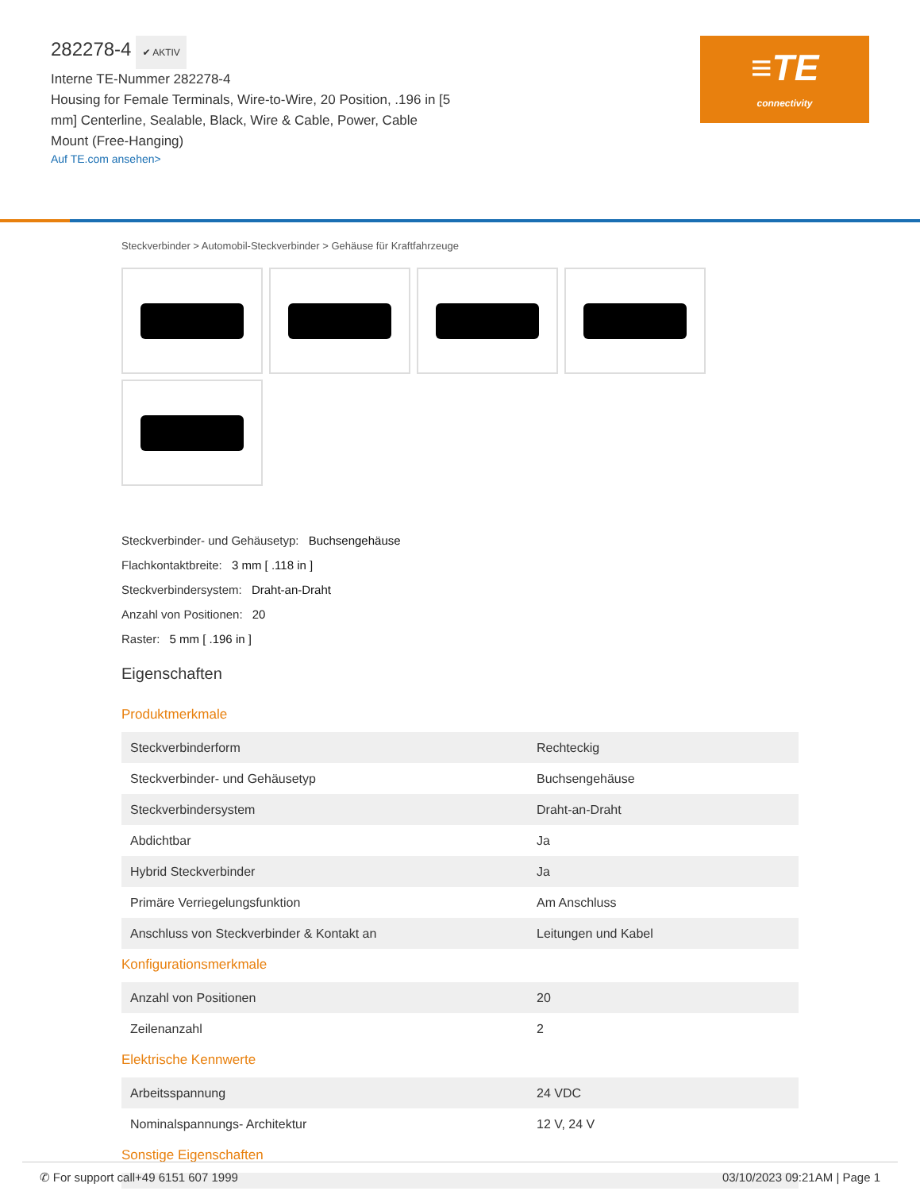282278-4
✔ AKTIV
Interne TE-Nummer 282278-4
Housing for Female Terminals, Wire-to-Wire, 20 Position, .196 in [5 mm] Centerline, Sealable, Black, Wire & Cable, Power, Cable Mount (Free-Hanging)
Auf TE.com ansehen>
≡TE
connectivity
Steckverbinder > Automobil-Steckverbinder > Gehäuse für Kraftfahrzeuge
Steckverbinder- und Gehäusetyp: Buchsengehäuse
Flachkontaktbreite: 3 mm [ .118 in ]
Steckverbindersystem: Draht-an-Draht
Anzahl von Positionen: 20
Raster: 5 mm [ .196 in ]
Eigenschaften
Produktmerkmale
| Steckverbinderform | Rechteckig |
| Steckverbinder- und Gehäusetyp | Buchsengehäuse |
| Steckverbindersystem | Draht-an-Draht |
| Abdichtbar | Ja |
| Hybrid Steckverbinder | Ja |
| Primäre Verriegelungsfunktion | Am Anschluss |
| Anschluss von Steckverbinder & Kontakt an | Leitungen und Kabel |
Konfigurationsmerkmale
| Anzahl von Positionen | 20 |
| Zeilenanzahl | 2 |
Elektrische Kennwerte
| Arbeitsspannung | 24 VDC |
| Nominalspannungs- Architektur | 12 V, 24 V |
Sonstige Eigenschaften
✆ For support call+49 6151 607 1999 03/10/2023 09:21AM | Page 1